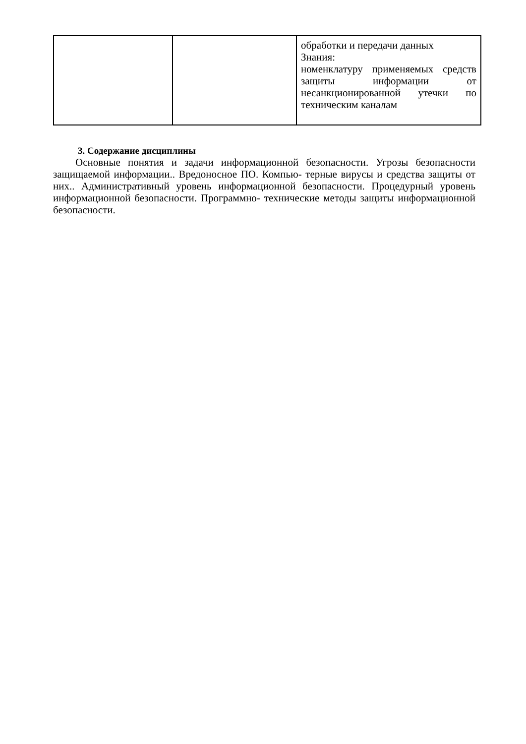| | | обработки и передачи данных Знания: номенклатуру применяемых средств защиты информации от несанкционированной утечки по техническим каналам |
3. Содержание дисциплины
Основные понятия и задачи информационной безопасности. Угрозы безопасности защищаемой информации.. Вредоносное ПО. Компью- терные вирусы и средства защиты от них.. Административный уровень информационной безопасности. Процедурный уровень информационной безопасности. Программно- технические методы защиты информационной безопасности.